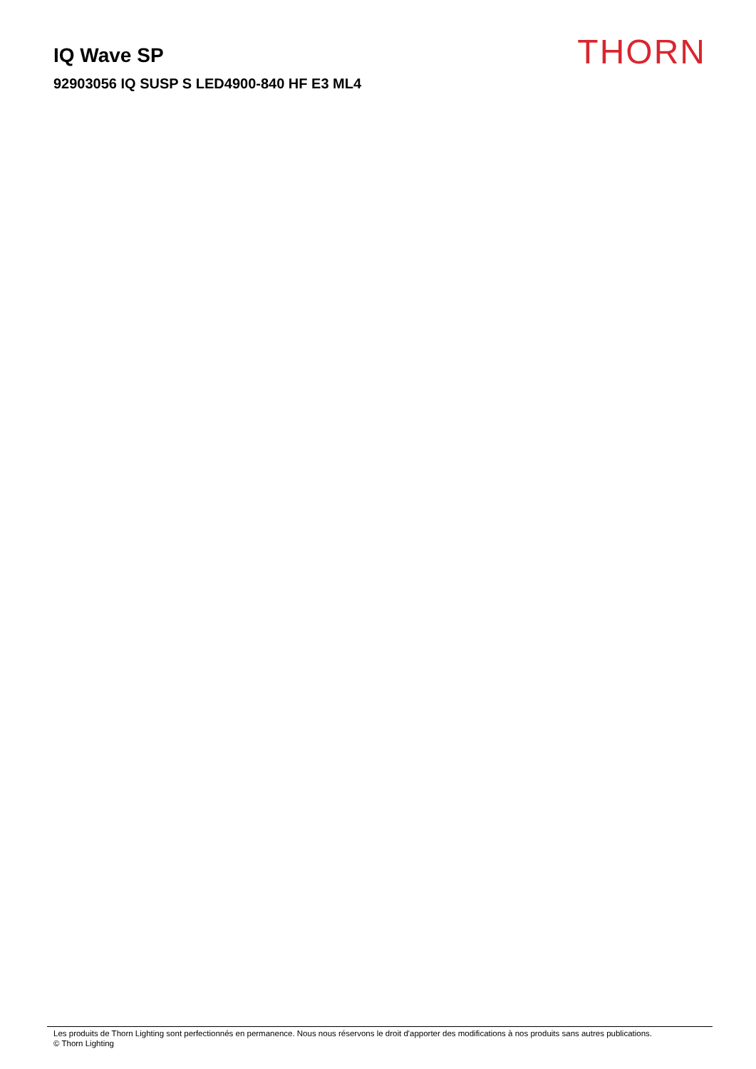IQ Wave SP
92903056 IQ SUSP S LED4900-840 HF E3 ML4
THORN
Les produits de Thorn Lighting sont perfectionnés en permanence. Nous nous réservons le droit d'apporter des modifications à nos produits sans autres publications.
© Thorn Lighting